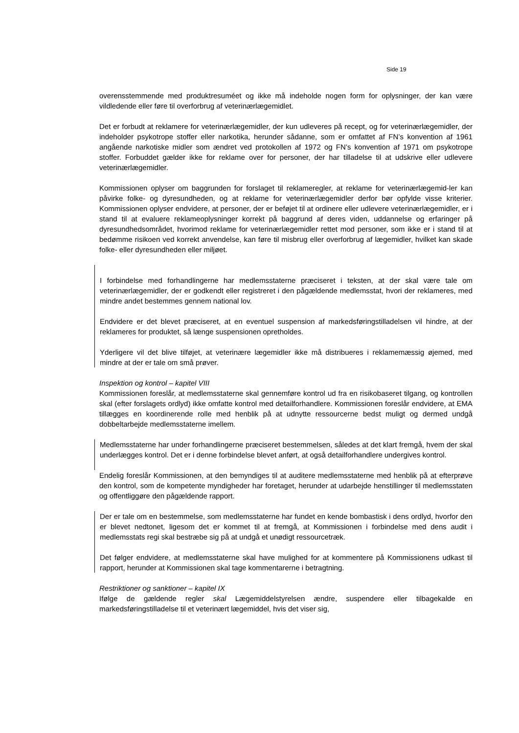Side 19
overensstemmende med produktresuméet og ikke må indeholde nogen form for oplysninger, der kan være vildledende eller føre til overforbrug af veterinærlægemidlet.
Det er forbudt at reklamere for veterinærlægemidler, der kun udleveres på recept, og for veterinærlægemidler, der indeholder psykotrope stoffer eller narkotika, herunder sådanne, som er omfattet af FN’s konvention af 1961 angående narkotiske midler som ændret ved protokollen af 1972 og FN’s konvention af 1971 om psykotrope stoffer. Forbuddet gælder ikke for reklame over for personer, der har tilladelse til at udskrive eller udlevere veterinærlægemidler.
Kommissionen oplyser om baggrunden for forslaget til reklameregler, at reklame for veterinærlægemid-ler kan påvirke folke- og dyresundheden, og at reklame for veterinærlægemidler derfor bør opfylde visse kriterier. Kommissionen oplyser endvidere, at personer, der er beføjet til at ordinere eller udlevere veterinærlægemidler, er i stand til at evaluere reklameoplysninger korrekt på baggrund af deres viden, uddannelse og erfaringer på dyresundhedsområdet, hvorimod reklame for veterinærlægemidler rettet mod personer, som ikke er i stand til at bedømme risikoen ved korrekt anvendelse, kan føre til misbrug eller overforbrug af lægemidler, hvilket kan skade folke- eller dyresundheden eller miljøet.
I forbindelse med forhandlingerne har medlemsstaterne præciseret i teksten, at der skal være tale om veterinærlægemidler, der er godkendt eller registreret i den pågældende medlemsstat, hvori der reklameres, med mindre andet bestemmes gennem national lov.
Endvidere er det blevet præciseret, at en eventuel suspension af markedsføringstilladelsen vil hindre, at der reklameres for produktet, så længe suspensionen opretholdes.
Yderligere vil det blive tilføjet, at veterinære lægemidler ikke må distribueres i reklamemæssig øjemed, med mindre at der er tale om små prøver.
Inspektion og kontrol – kapitel VIII
Kommissionen foreslår, at medlemsstaterne skal gennemføre kontrol ud fra en risikobaseret tilgang, og kontrollen skal (efter forslagets ordlyd) ikke omfatte kontrol med detailforhandlere. Kommissionen foreslår endvidere, at EMA tillægges en koordinerende rolle med henblik på at udnytte ressourcerne bedst muligt og dermed undgå dobbeltarbejde medlemsstaterne imellem.
Medlemsstaterne har under forhandlingerne præciseret bestemmelsen, således at det klart fremgå, hvem der skal underlægges kontrol. Det er i denne forbindelse blevet anført, at også detailforhandlere undergives kontrol.
Endelig foreslår Kommissionen, at den bemyndiges til at auditere medlemsstaterne med henblik på at efterprøve den kontrol, som de kompetente myndigheder har foretaget, herunder at udarbejde henstillinger til medlemsstaten og offentliggøre den pågældende rapport.
Der er tale om en bestemmelse, som medlemsstaterne har fundet en kende bombastisk i dens ordlyd, hvorfor den er blevet nedtonet, ligesom det er kommet til at fremgå, at Kommissionen i forbindelse med dens audit i medlemsstats regi skal bestræbe sig på at undgå et unødigt ressourcetræk.
Det følger endvidere, at medlemsstaterne skal have mulighed for at kommentere på Kommissionens udkast til rapport, herunder at Kommissionen skal tage kommentarerne i betragtning.
Restriktioner og sanktioner – kapitel IX
Ifølge de gældende regler skal Lægemiddelstyrelsen ændre, suspendere eller tilbagekalde en markedsføringstilladelse til et veterinært lægemiddel, hvis det viser sig,